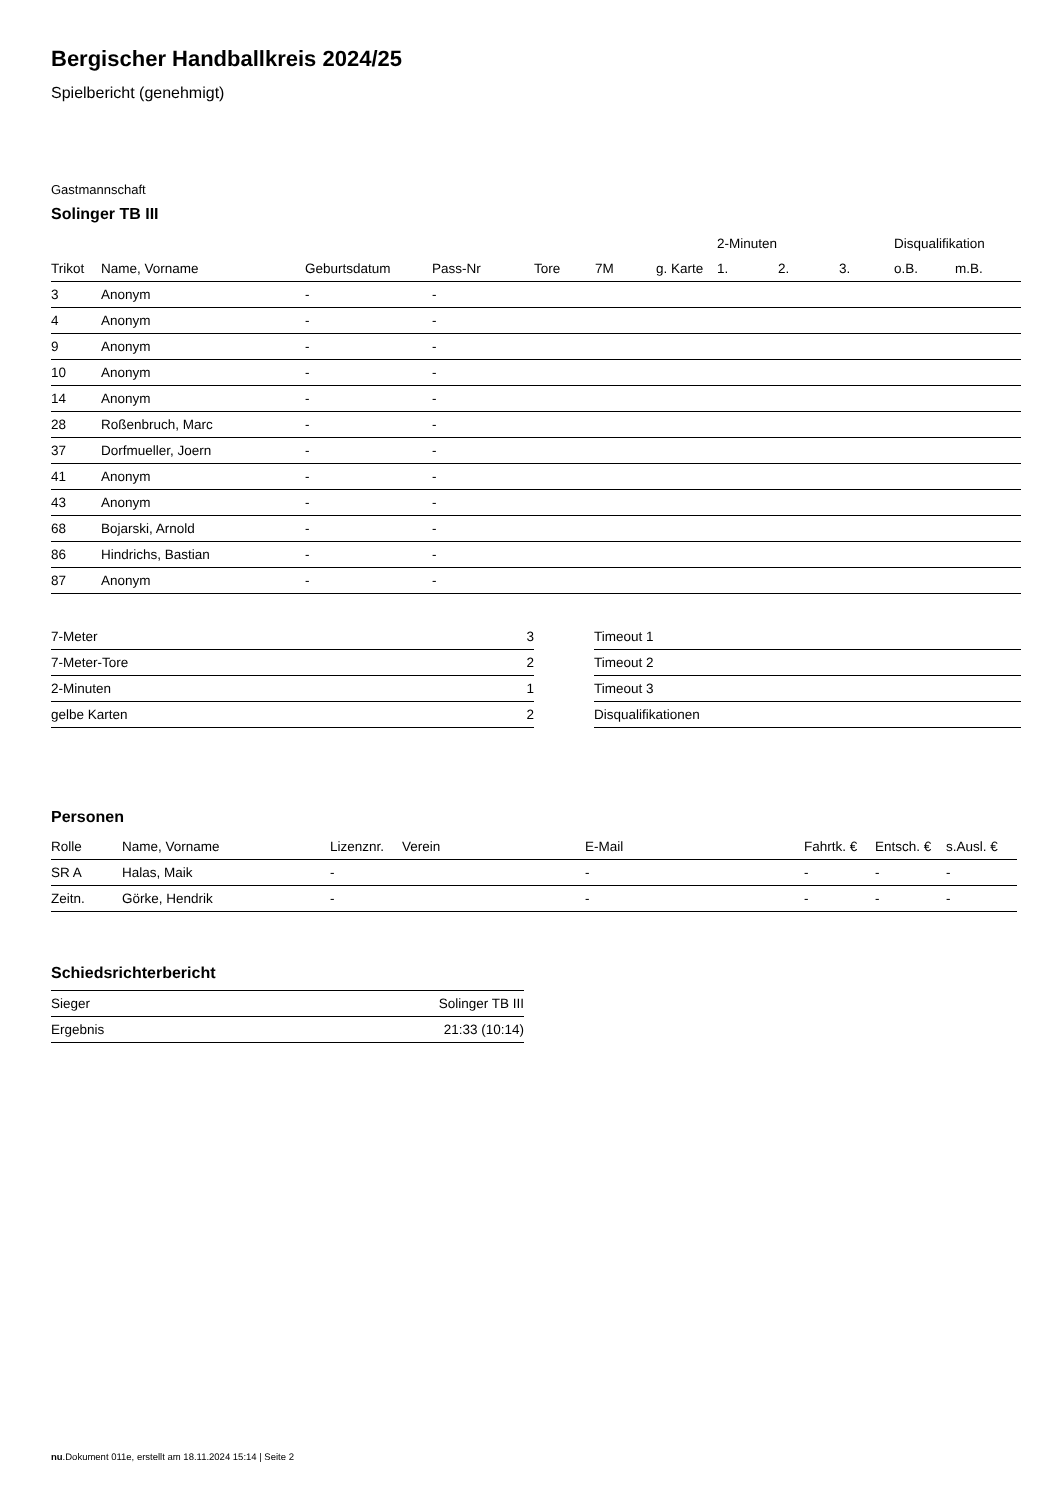Bergischer Handballkreis 2024/25
Spielbericht (genehmigt)
Gastmannschaft
Solinger TB III
| | | | | | | | | 2-Minuten | | | Disqualifikation | |
| --- | --- | --- | --- | --- | --- | --- | --- | --- | --- | --- | --- | --- |
| Trikot | Name, Vorname | Geburtsdatum | Pass-Nr | Tore | 7M | g. Karte | | 1. | 2. | 3. | o.B. | m.B. |
| 3 | Anonym | - | - | | | | | | | | | |
| 4 | Anonym | - | - | | | | | | | | | |
| 9 | Anonym | - | - | | | | | | | | | |
| 10 | Anonym | - | - | | | | | | | | | |
| 14 | Anonym | - | - | | | | | | | | | |
| 28 | Roßenbruch, Marc | - | - | | | | | | | | | |
| 37 | Dorfmueller, Joern | - | - | | | | | | | | | |
| 41 | Anonym | - | - | | | | | | | | | |
| 43 | Anonym | - | - | | | | | | | | | |
| 68 | Bojarski, Arnold | - | - | | | | | | | | | |
| 86 | Hindrichs, Bastian | - | - | | | | | | | | | |
| 87 | Anonym | - | - | | | | | | | | | |
| 7-Meter | 3 |
| 7-Meter-Tore | 2 |
| 2-Minuten | 1 |
| gelbe Karten | 2 |
| Timeout 1 |
| Timeout 2 |
| Timeout 3 |
| Disqualifikationen |
Personen
| Rolle | Name, Vorname | Lizenznr. | Verein | E-Mail | Fahrtk. € | Entsch. € | s.Ausl. € |
| --- | --- | --- | --- | --- | --- | --- | --- |
| SR A | Halas, Maik | - | | - | - | - | - |
| Zeitn. | Görke, Hendrik | - | | - | - | - | - |
Schiedsrichterbericht
| Sieger | Solinger TB III |
| Ergebnis | 21:33 (10:14) |
nu.Dokument 011e, erstellt am 18.11.2024 15:14 | Seite 2